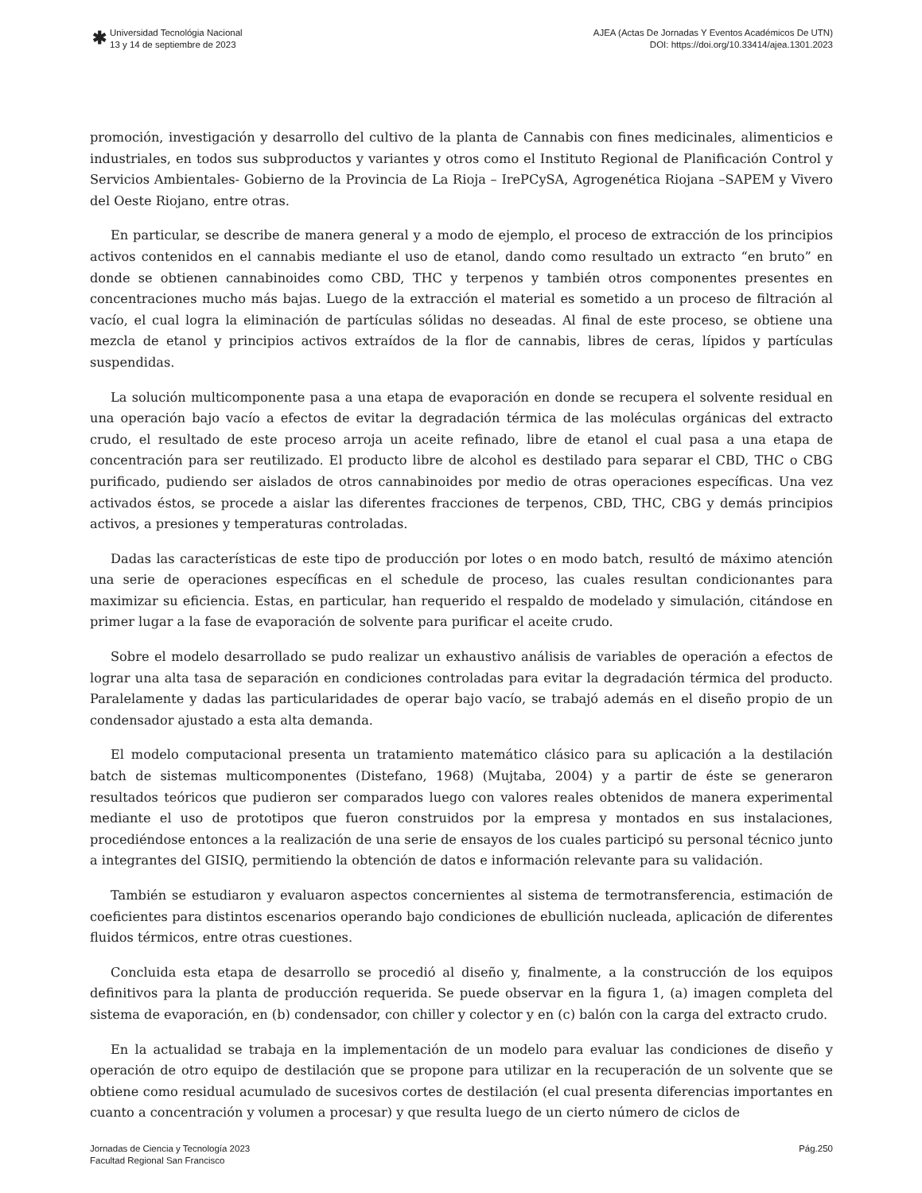✱
Universidad Tecnológia Nacional
13 y 14 de septiembre de 2023
AJEA (Actas De Jornadas Y Eventos Académicos De UTN)
DOI: https://doi.org/10.33414/ajea.1301.2023
promoción, investigación y desarrollo del cultivo de la planta de Cannabis con fines medicinales, alimenticios e industriales, en todos sus subproductos y variantes y otros como el Instituto Regional de Planificación Control y Servicios Ambientales- Gobierno de la Provincia de La Rioja – IrePCySA, Agrogenética Riojana –SAPEM y Vivero del Oeste Riojano, entre otras.
En particular, se describe de manera general y a modo de ejemplo, el proceso de extracción de los principios activos contenidos en el cannabis mediante el uso de etanol, dando como resultado un extracto “en bruto” en donde se obtienen cannabinoides como CBD, THC y terpenos y también otros componentes presentes en concentraciones mucho más bajas. Luego de la extracción el material es sometido a un proceso de filtración al vacío, el cual logra la eliminación de partículas sólidas no deseadas. Al final de este proceso, se obtiene una mezcla de etanol y principios activos extraídos de la flor de cannabis, libres de ceras, lípidos y partículas suspendidas.
La solución multicomponente pasa a una etapa de evaporación en donde se recupera el solvente residual en una operación bajo vacío a efectos de evitar la degradación térmica de las moléculas orgánicas del extracto crudo, el resultado de este proceso arroja un aceite refinado, libre de etanol el cual pasa a una etapa de concentración para ser reutilizado. El producto libre de alcohol es destilado para separar el CBD, THC o CBG purificado, pudiendo ser aislados de otros cannabinoides por medio de otras operaciones específicas. Una vez activados éstos, se procede a aislar las diferentes fracciones de terpenos, CBD, THC, CBG y demás principios activos, a presiones y temperaturas controladas.
Dadas las características de este tipo de producción por lotes o en modo batch, resultó de máximo atención una serie de operaciones específicas en el schedule de proceso, las cuales resultan condicionantes para maximizar su eficiencia. Estas, en particular, han requerido el respaldo de modelado y simulación, citándose en primer lugar a la fase de evaporación de solvente para purificar el aceite crudo.
Sobre el modelo desarrollado se pudo realizar un exhaustivo análisis de variables de operación a efectos de lograr una alta tasa de separación en condiciones controladas para evitar la degradación térmica del producto. Paralelamente y dadas las particularidades de operar bajo vacío, se trabajó además en el diseño propio de un condensador ajustado a esta alta demanda.
El modelo computacional presenta un tratamiento matemático clásico para su aplicación a la destilación batch de sistemas multicomponentes (Distefano, 1968) (Mujtaba, 2004) y a partir de éste se generaron resultados teóricos que pudieron ser comparados luego con valores reales obtenidos de manera experimental mediante el uso de prototipos que fueron construidos por la empresa y montados en sus instalaciones, procediéndose entonces a la realización de una serie de ensayos de los cuales participó su personal técnico junto a integrantes del GISIQ, permitiendo la obtención de datos e información relevante para su validación.
También se estudiaron y evaluaron aspectos concernientes al sistema de termotransferencia, estimación de coeficientes para distintos escenarios operando bajo condiciones de ebullición nucleada, aplicación de diferentes fluidos térmicos, entre otras cuestiones.
Concluida esta etapa de desarrollo se procedió al diseño y, finalmente, a la construcción de los equipos definitivos para la planta de producción requerida. Se puede observar en la figura 1, (a) imagen completa del sistema de evaporación, en (b) condensador, con chiller y colector y en (c) balón con la carga del extracto crudo.
En la actualidad se trabaja en la implementación de un modelo para evaluar las condiciones de diseño y operación de otro equipo de destilación que se propone para utilizar en la recuperación de un solvente que se obtiene como residual acumulado de sucesivos cortes de destilación (el cual presenta diferencias importantes en cuanto a concentración y volumen a procesar) y que resulta luego de un cierto número de ciclos de
Jornadas de Ciencia y Tecnología 2023
Facultad Regional San Francisco
Pág.250